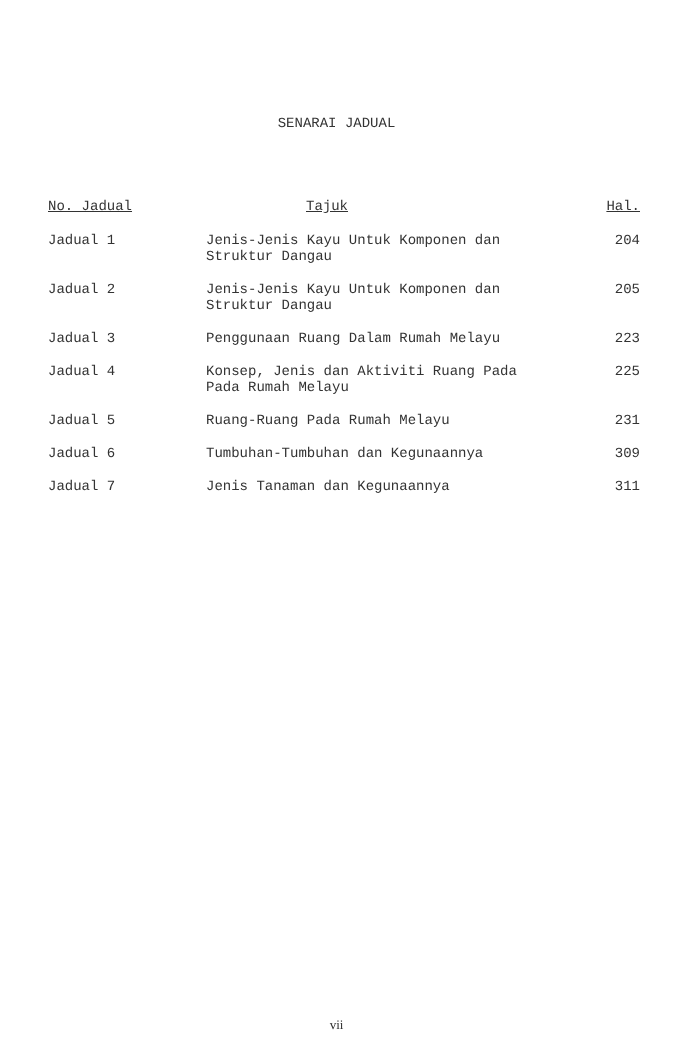SENARAI JADUAL
| No. Jadual | Tajuk | Hal. |
| --- | --- | --- |
| Jadual 1 | Jenis-Jenis Kayu Untuk Komponen dan Struktur Dangau | 204 |
| Jadual 2 | Jenis-Jenis Kayu Untuk Komponen dan Struktur Dangau | 205 |
| Jadual 3 | Penggunaan Ruang Dalam Rumah Melayu | 223 |
| Jadual 4 | Konsep, Jenis dan Aktiviti Ruang Pada Pada Rumah Melayu | 225 |
| Jadual 5 | Ruang-Ruang Pada Rumah Melayu | 231 |
| Jadual 6 | Tumbuhan-Tumbuhan dan Kegunaannya | 309 |
| Jadual 7 | Jenis Tanaman dan Kegunaannya | 311 |
vii